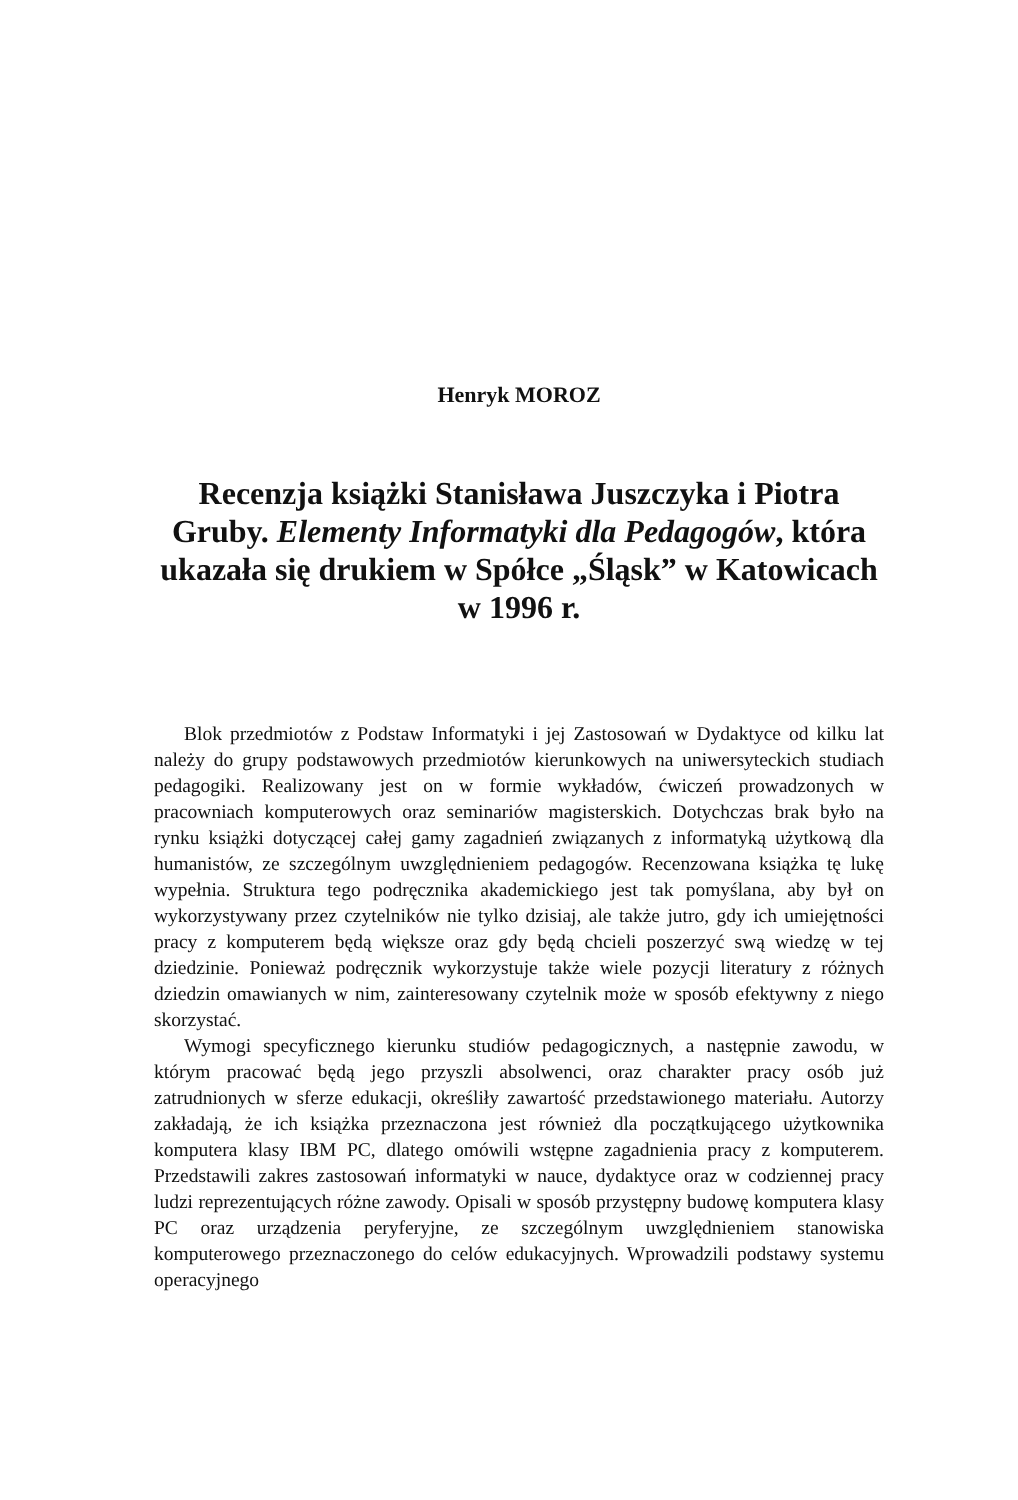Henryk MOROZ
Recenzja książki Stanisława Juszczyka i Piotra Gruby. Elementy Informatyki dla Pedagogów, która ukazała się drukiem w Spółce „Śląsk” w Katowicach w 1996 r.
Blok przedmiotów z Podstaw Informatyki i jej Zastosowań w Dydaktyce od kilku lat należy do grupy podstawowych przedmiotów kierunkowych na uniwersyteckich studiach pedagogiki. Realizowany jest on w formie wykładów, ćwiczeń prowadzonych w pracowniach komputerowych oraz seminariów magisterskich. Dotychczas brak było na rynku książki dotyczącej całej gamy zagadnień związanych z informatyką użytkową dla humanistów, ze szczególnym uwzględnieniem pedagogów. Recenzowana książka tę lukę wypełnia. Struktura tego podręcznika akademickiego jest tak pomyślana, aby był on wykorzystywany przez czytelników nie tylko dzisiaj, ale także jutro, gdy ich umiejętności pracy z komputerem będą większe oraz gdy będą chcieli poszerzyć swą wiedzę w tej dziedzinie. Ponieważ podręcznik wykorzystuje także wiele pozycji literatury z różnych dziedzin omawianych w nim, zainteresowany czytelnik może w sposób efektywny z niego skorzystać.
Wymogi specyficznego kierunku studiów pedagogicznych, a następnie zawodu, w którym pracować będą jego przyszli absolwenci, oraz charakter pracy osób już zatrudnionych w sferze edukacji, określiły zawartość przedstawionego materiału. Autorzy zakładają, że ich książka przeznaczona jest również dla początkującego użytkownika komputera klasy IBM PC, dlatego omówili wstępne zagadnienia pracy z komputerem. Przedstawili zakres zastosowań informatyki w nauce, dydaktyce oraz w codziennej pracy ludzi reprezentujących różne zawody. Opisali w sposób przystępny budowę komputera klasy PC oraz urządzenia peryferyjne, ze szczególnym uwzględnieniem stanowiska komputerowego przeznaczonego do celów edukacyjnych. Wprowadzili podstawy systemu operacyjnego